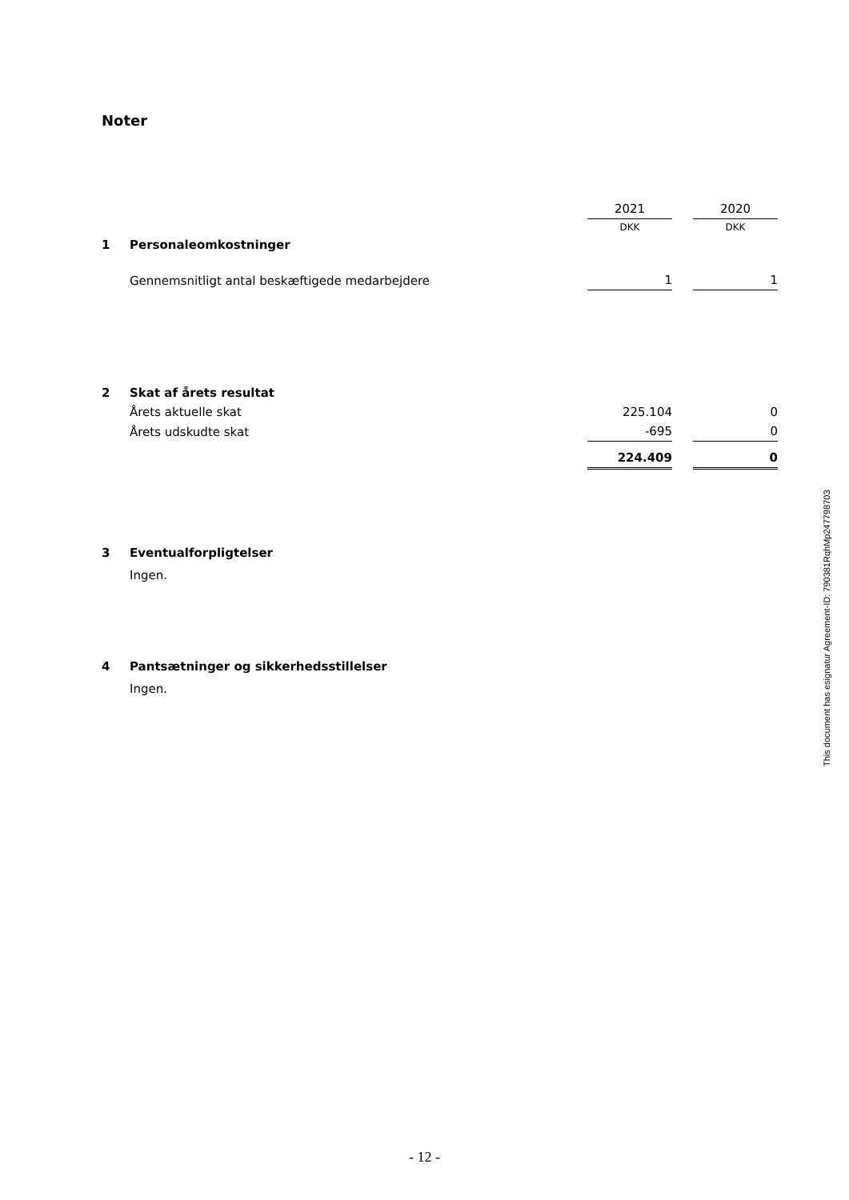Noter
| | | 2021 | | 2020 |
| | | DKK | | DKK |
| 1 | Personaleomkostninger | | | |
| | Gennemsnitligt antal beskæftigede medarbejdere | 1 | | 1 |
| 2 | Skat af årets resultat | | | |
| | Årets aktuelle skat | 225.104 | | 0 |
| | Årets udskudte skat | -695 | | 0 |
| | | 224.409 | | 0 |
3 Eventualforpligtelser
Ingen.
4 Pantsætninger og sikkerhedsstillelser
Ingen.
This document has esignatur Agreement-ID: 790381RqhMp247798703
- 12 -